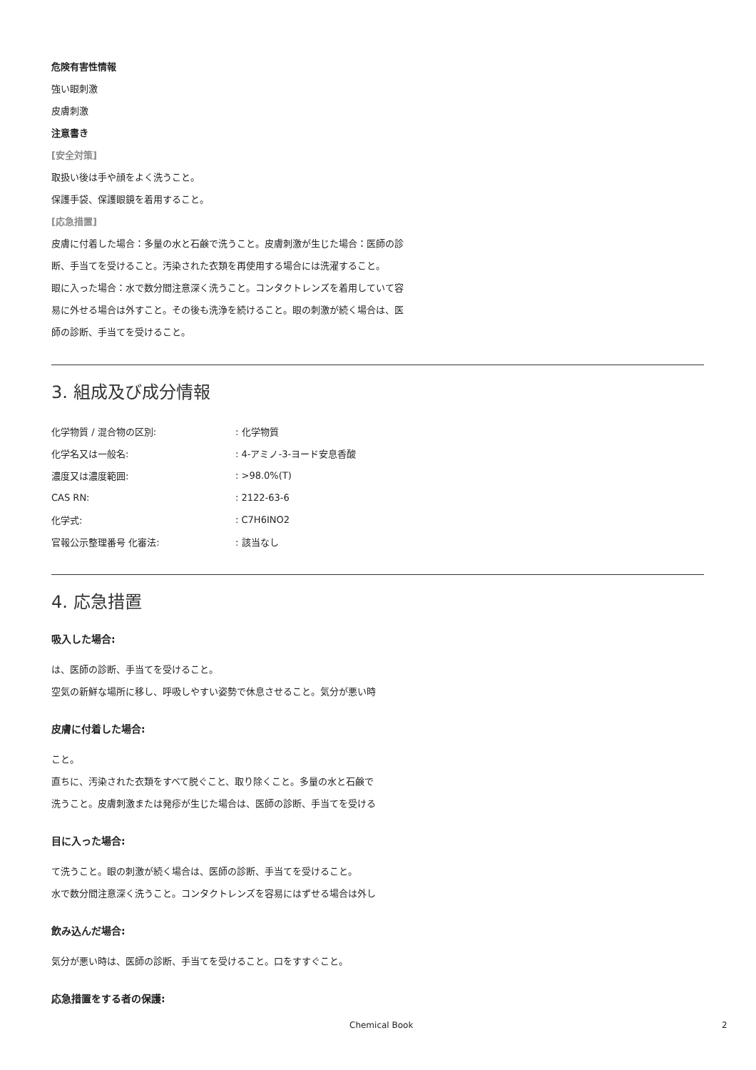危険有害性情報
強い眼刺激
皮膚刺激
注意書き
[安全対策]
取扱い後は手や顔をよく洗うこと。
保護手袋、保護眼鏡を着用すること。
[応急措置]
皮膚に付着した場合：多量の水と石鹸で洗うこと。皮膚刺激が生じた場合：医師の診断、手当てを受けること。汚染された衣類を再使用する場合には洗濯すること。
眼に入った場合：水で数分間注意深く洗うこと。コンタクトレンズを着用していて容易に外せる場合は外すこと。その後も洗浄を続けること。眼の刺激が続く場合は、医師の診断、手当てを受けること。
3. 組成及び成分情報
| 化学物質 / 混合物の区別: | : 化学物質 |
| 化学名又は一般名: | : 4-アミノ-3-ヨード安息香酸 |
| 濃度又は濃度範囲: | : >98.0%(T) |
| CAS RN: | : 2122-63-6 |
| 化学式: | : C7H6INO2 |
| 官報公示整理番号 化審法: | : 該当なし |
4. 応急措置
吸入した場合:
は、医師の診断、手当てを受けること。
空気の新鮮な場所に移し、呼吸しやすい姿勢で休息させること。気分が悪い時
皮膚に付着した場合:
こと。
直ちに、汚染された衣類をすべて脱ぐこと、取り除くこと。多量の水と石鹸で
洗うこと。皮膚刺激または発疹が生じた場合は、医師の診断、手当てを受ける
目に入った場合:
て洗うこと。眼の刺激が続く場合は、医師の診断、手当てを受けること。
水で数分間注意深く洗うこと。コンタクトレンズを容易にはずせる場合は外し
飲み込んだ場合:
気分が悪い時は、医師の診断、手当てを受けること。口をすすぐこと。
応急措置をする者の保護:
Chemical Book 2